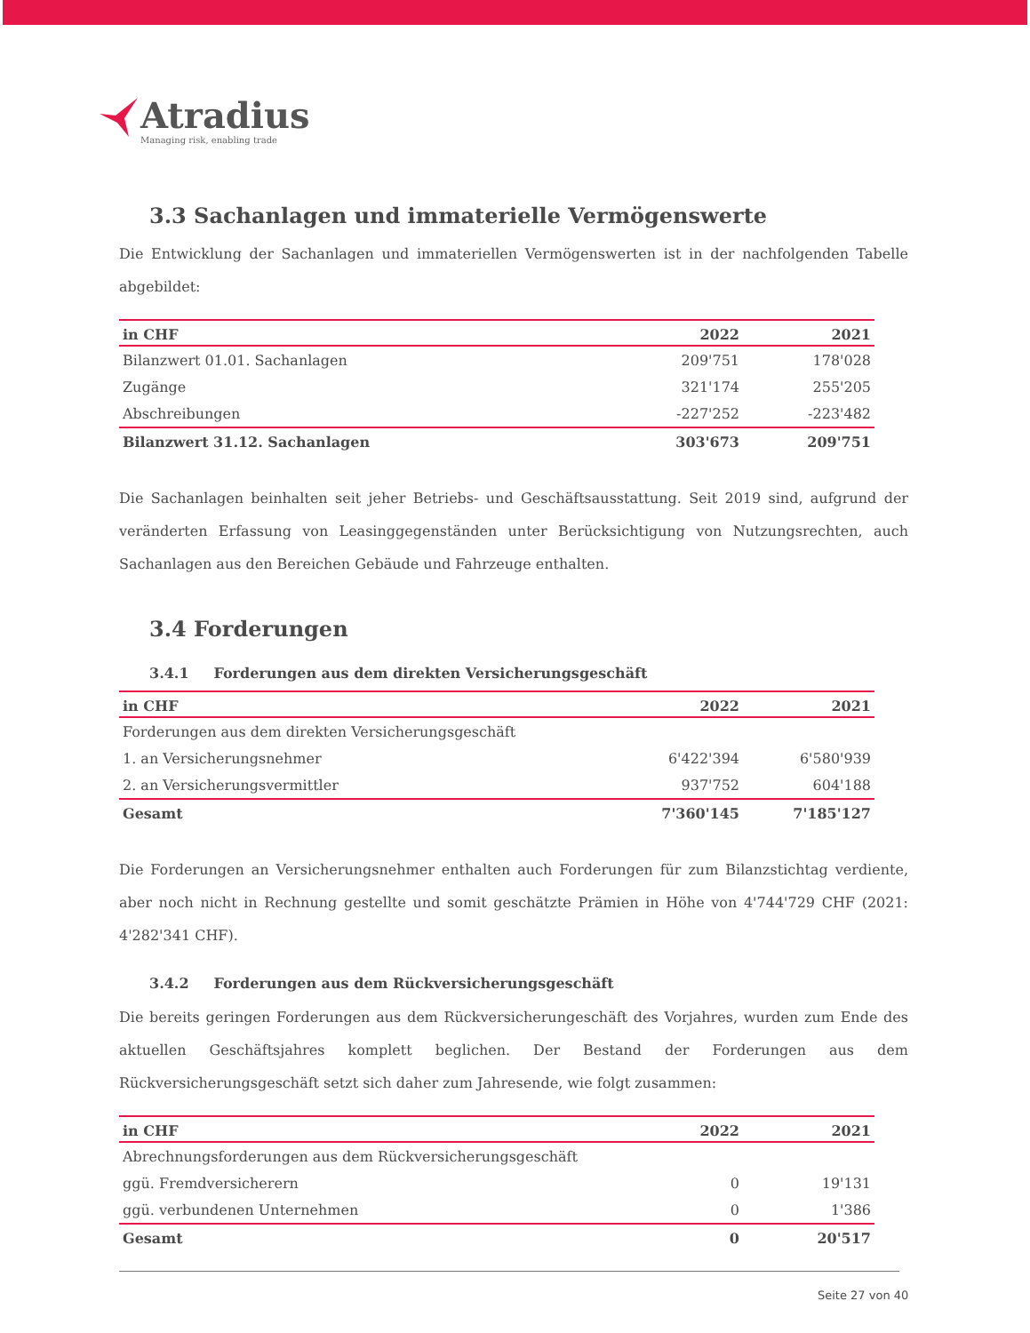Atradius
Managing risk, enabling trade
3.3 Sachanlagen und immaterielle Vermögenswerte
Die Entwicklung der Sachanlagen und immateriellen Vermögenswerten ist in der nachfolgenden Tabelle abgebildet:
| in CHF | 2022 | 2021 |
| --- | --- | --- |
| Bilanzwert 01.01. Sachanlagen | 209'751 | 178'028 |
| Zugänge | 321'174 | 255'205 |
| Abschreibungen | -227'252 | -223'482 |
| Bilanzwert 31.12. Sachanlagen | 303'673 | 209'751 |
Die Sachanlagen beinhalten seit jeher Betriebs- und Geschäftsausstattung. Seit 2019 sind, aufgrund der veränderten Erfassung von Leasinggegenständen unter Berücksichtigung von Nutzungsrechten, auch Sachanlagen aus den Bereichen Gebäude und Fahrzeuge enthalten.
3.4 Forderungen
3.4.1 Forderungen aus dem direkten Versicherungsgeschäft
| in CHF | 2022 | 2021 |
| --- | --- | --- |
| Forderungen aus dem direkten Versicherungsgeschäft | | |
| 1. an Versicherungsnehmer | 6'422'394 | 6'580'939 |
| 2. an Versicherungsvermittler | 937'752 | 604'188 |
| Gesamt | 7'360'145 | 7'185'127 |
Die Forderungen an Versicherungsnehmer enthalten auch Forderungen für zum Bilanzstichtag verdiente, aber noch nicht in Rechnung gestellte und somit geschätzte Prämien in Höhe von 4'744'729 CHF (2021: 4'282'341 CHF).
3.4.2 Forderungen aus dem Rückversicherungsgeschäft
Die bereits geringen Forderungen aus dem Rückversicherungeschäft des Vorjahres, wurden zum Ende des aktuellen Geschäftsjahres komplett beglichen. Der Bestand der Forderungen aus dem Rückversicherungsgeschäft setzt sich daher zum Jahresende, wie folgt zusammen:
| in CHF | 2022 | 2021 |
| --- | --- | --- |
| Abrechnungsforderungen aus dem Rückversicherungsgeschäft | | |
| ggü. Fremdversicherern | 0 | 19'131 |
| ggü. verbundenen Unternehmen | 0 | 1'386 |
| Gesamt | 0 | 20'517 |
Seite 27 von 40